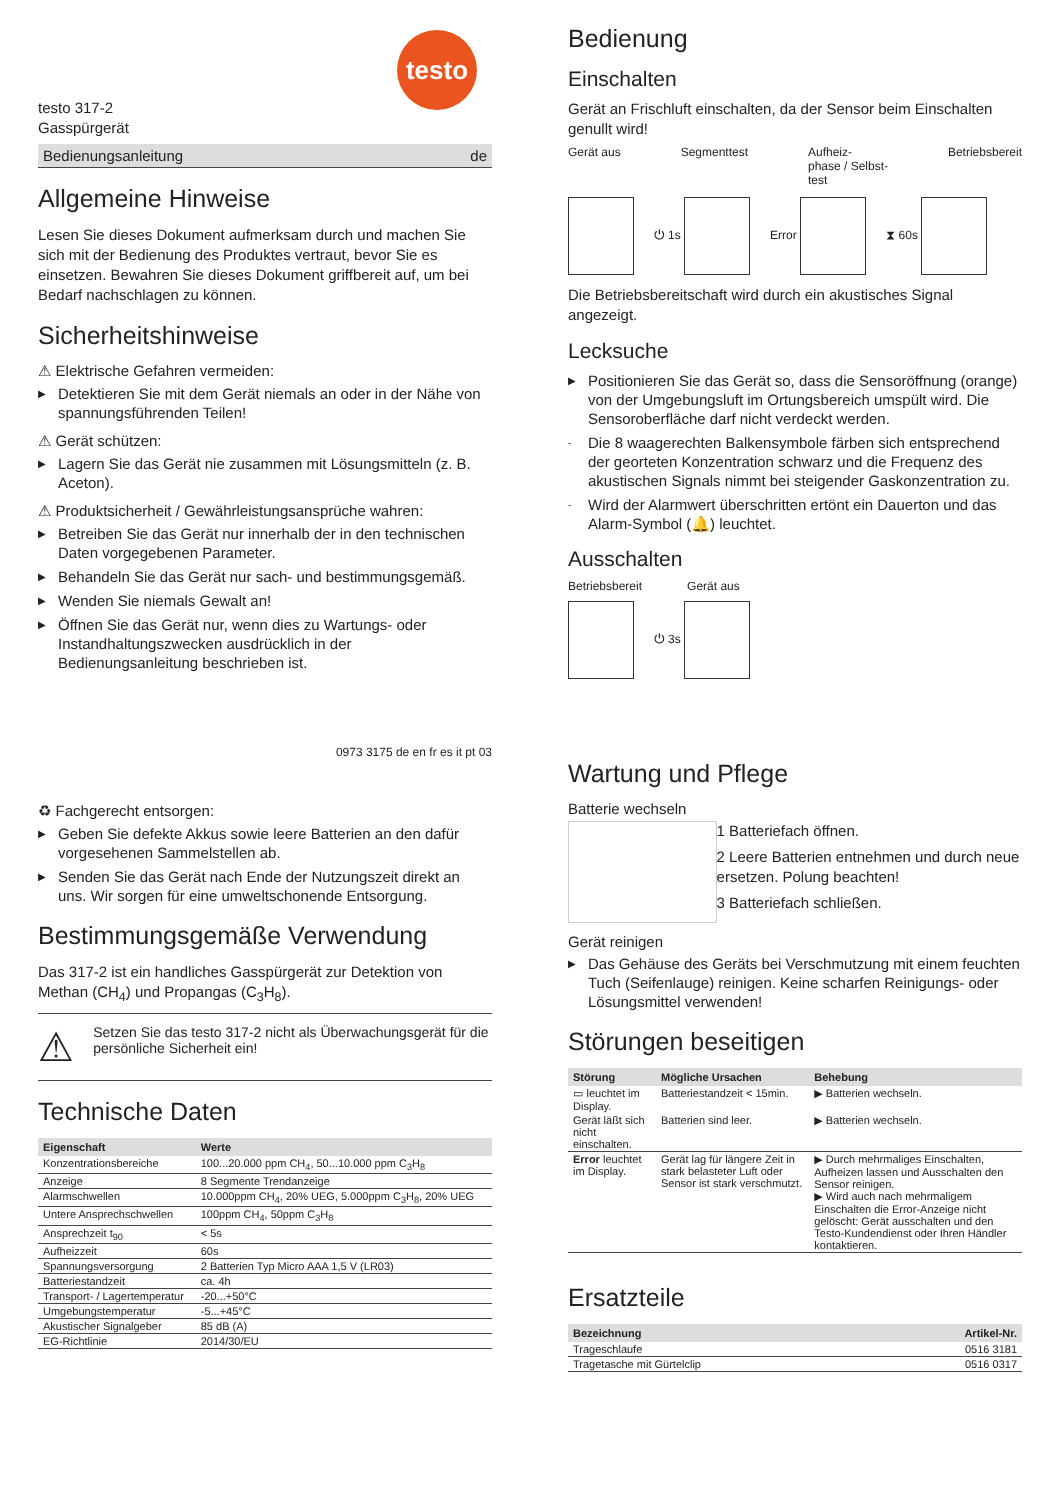testo
testo 317-2
Gasspürgerät
Bedienungsanleitung de
Allgemeine Hinweise
Lesen Sie dieses Dokument aufmerksam durch und machen Sie sich mit der Bedienung des Produktes vertraut, bevor Sie es einsetzen. Bewahren Sie dieses Dokument griffbereit auf, um bei Bedarf nachschlagen zu können.
Sicherheitshinweise
⚠ Elektrische Gefahren vermeiden:
▶ Detektieren Sie mit dem Gerät niemals an oder in der Nähe von spannungsführenden Teilen!
⚠ Gerät schützen:
▶ Lagern Sie das Gerät nie zusammen mit Lösungsmitteln (z. B. Aceton).
⚠ Produktsicherheit / Gewährleistungsansprüche wahren:
▶ Betreiben Sie das Gerät nur innerhalb der in den technischen Daten vorgegebenen Parameter.
▶ Behandeln Sie das Gerät nur sach- und bestimmungsgemäß.
▶ Wenden Sie niemals Gewalt an!
▶ Öffnen Sie das Gerät nur, wenn dies zu Wartungs- oder Instandhaltungszwecken ausdrücklich in der Bedienungsanleitung beschrieben ist.
0973 3175 de en fr es it pt 03
♻ Fachgerecht entsorgen:
▶ Geben Sie defekte Akkus sowie leere Batterien an den dafür vorgesehenen Sammelstellen ab.
▶ Senden Sie das Gerät nach Ende der Nutzungszeit direkt an uns. Wir sorgen für eine umweltschonende Entsorgung.
Bestimmungsgemäße Verwendung
Das 317-2 ist ein handliches Gasspürgerät zur Detektion von Methan (CH<sub>4</sub>) und Propangas (C<sub>3</sub>H<sub>8</sub>).
⚠
Setzen Sie das testo 317-2 nicht als Überwachungsgerät für die persönliche Sicherheit ein!
Technische Daten
| Eigenschaft | Werte |
| --- | --- |
| Konzentrationsbereiche | 100...20.000 ppm CH<sub>4</sub>, 50...10.000 ppm C<sub>3</sub>H<sub>8</sub> |
| Anzeige | 8 Segmente Trendanzeige |
| Alarmschwellen | 10.000ppm CH<sub>4</sub>, 20% UEG, 5.000ppm C<sub>3</sub>H<sub>8</sub>, 20% UEG |
| Untere Ansprechschwellen | 100ppm CH<sub>4</sub>, 50ppm C<sub>3</sub>H<sub>8</sub> |
| Ansprechzeit t<sub>90</sub> | < 5s |
| Aufheizzeit | 60s |
| Spannungsversorgung | 2 Batterien Typ Micro AAA 1,5 V (LR03) |
| Batteriestandzeit | ca. 4h |
| Transport- / Lagertemperatur | -20...+50°C |
| Umgebungstemperatur | -5...+45°C |
| Akustischer Signalgeber | 85 dB (A) |
| EG-Richtlinie | 2014/30/EU |
Bedienung
Einschalten
Gerät an Frischluft einschalten, da der Sensor beim Einschalten genullt wird!
Gerät aus Segmenttest Aufheiz-
phase / Selbst-
test Betriebsbereit
⏻ 1s Error ⧗ 60s
Die Betriebsbereitschaft wird durch ein akustisches Signal angezeigt.
Lecksuche
▶ Positionieren Sie das Gerät so, dass die Sensoröffnung (orange) von der Umgebungsluft im Ortungsbereich umspült wird. Die Sensoroberfläche darf nicht verdeckt werden.
- Die 8 waagerechten Balkensymbole färben sich entsprechend der georteten Konzentration schwarz und die Frequenz des akustischen Signals nimmt bei steigender Gaskonzentration zu.
- Wird der Alarmwert überschritten ertönt ein Dauerton und das Alarm-Symbol (🔔) leuchtet.
Ausschalten
Betriebsbereit Gerät aus
⏻ 3s
Wartung und Pflege
Batterie wechseln
1 Batteriefach öffnen.
2 Leere Batterien entnehmen und durch neue ersetzen. Polung beachten!
3 Batteriefach schließen.
Gerät reinigen
▶ Das Gehäuse des Geräts bei Verschmutzung mit einem feuchten Tuch (Seifenlauge) reinigen. Keine scharfen Reinigungs- oder Lösungsmittel verwenden!
Störungen beseitigen
| Störung | Mögliche Ursachen | Behebung |
| --- | --- | --- |
| ▭ leuchtet im Display. | Batteriestandzeit < 15min. | ▶ Batterien wechseln. |
| Gerät läßt sich nicht einschalten. | Batterien sind leer. | ▶ Batterien wechseln. |
| Error leuchtet im Display. | Gerät lag für längere Zeit in stark belasteter Luft oder Sensor ist stark verschmutzt. | ▶ Durch mehrmaliges Einschalten, Aufheizen lassen und Ausschalten den Sensor reinigen. ▶ Wird auch nach mehrmaligem Einschalten die Error-Anzeige nicht gelöscht: Gerät ausschalten und den Testo-Kundendienst oder Ihren Händler kontaktieren. |
Ersatzteile
| Bezeichnung | Artikel-Nr. |
| --- | --- |
| Trageschlaufe | 0516 3181 |
| Tragetasche mit Gürtelclip | 0516 0317 |